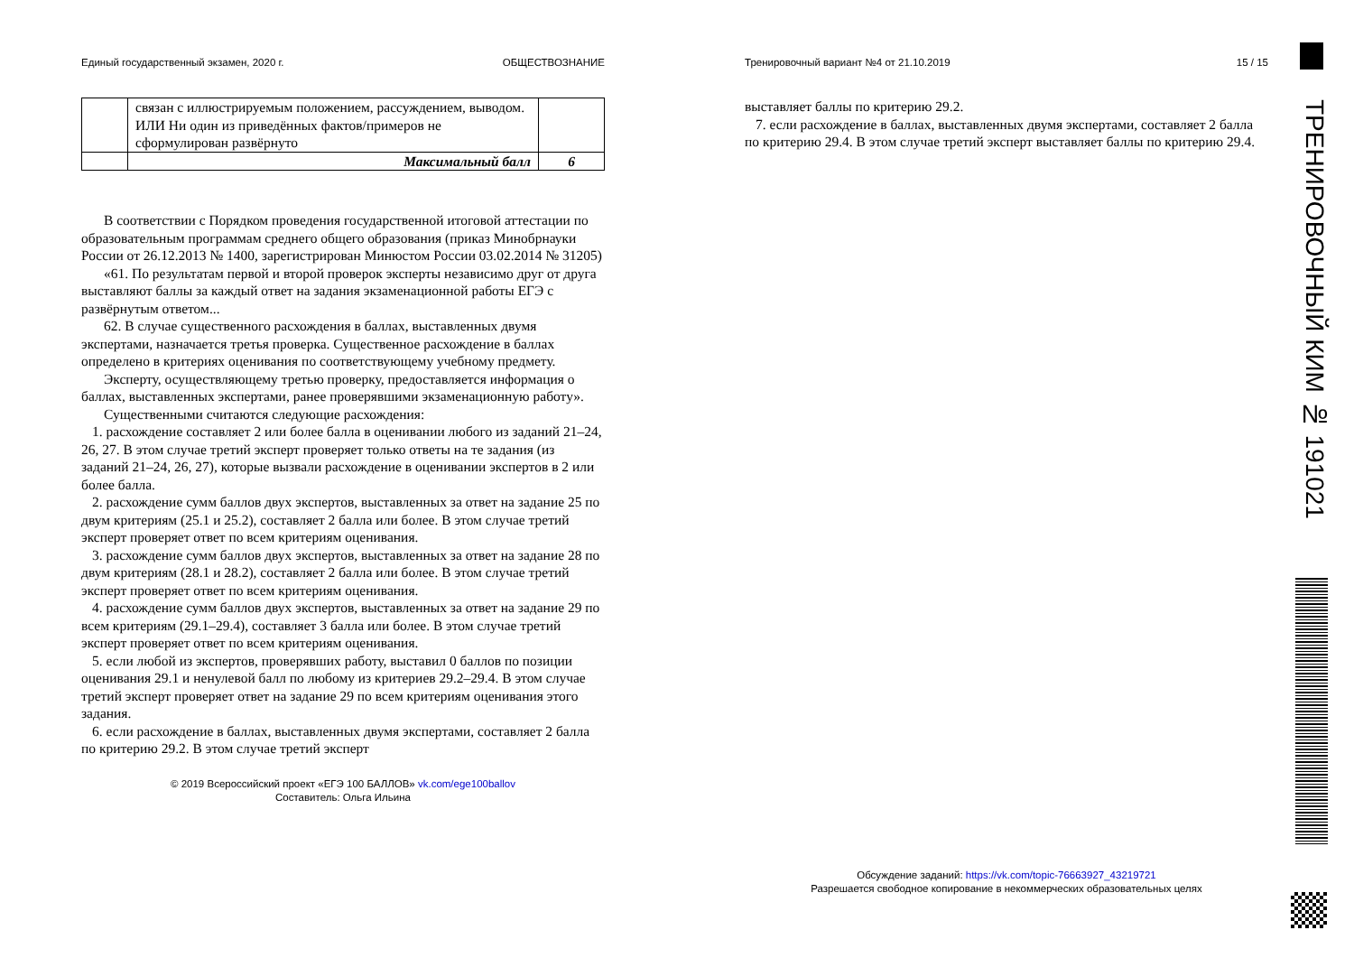Единый государственный экзамен, 2020 г. ОБЩЕСТВОЗНАНИЕ
| | связан с иллюстрируемым положением, рассуждением, выводом. ИЛИ Ни один из приведённых фактов/примеров не сформулирован развёрнуто | |
| | Максимальный балл | 6 |
В соответствии с Порядком проведения государственной итоговой аттестации по образовательным программам среднего общего образования (приказ Минобрнауки России от 26.12.2013 № 1400, зарегистрирован Минюстом России 03.02.2014 № 31205)
«61. По результатам первой и второй проверок эксперты независимо друг от друга выставляют баллы за каждый ответ на задания экзаменационной работы ЕГЭ с развёрнутым ответом...
62. В случае существенного расхождения в баллах, выставленных двумя экспертами, назначается третья проверка. Существенное расхождение в баллах определено в критериях оценивания по соответствующему учебному предмету.
Эксперту, осуществляющему третью проверку, предоставляется информация о баллах, выставленных экспертами, ранее проверявшими экзаменационную работу».
Существенными считаются следующие расхождения:
1. расхождение составляет 2 или более балла в оценивании любого из заданий 21–24, 26, 27. В этом случае третий эксперт проверяет только ответы на те задания (из заданий 21–24, 26, 27), которые вызвали расхождение в оценивании экспертов в 2 или более балла.
2. расхождение сумм баллов двух экспертов, выставленных за ответ на задание 25 по двум критериям (25.1 и 25.2), составляет 2 балла или более. В этом случае третий эксперт проверяет ответ по всем критериям оценивания.
3. расхождение сумм баллов двух экспертов, выставленных за ответ на задание 28 по двум критериям (28.1 и 28.2), составляет 2 балла или более. В этом случае третий эксперт проверяет ответ по всем критериям оценивания.
4. расхождение сумм баллов двух экспертов, выставленных за ответ на задание 29 по всем критериям (29.1–29.4), составляет 3 балла или более. В этом случае третий эксперт проверяет ответ по всем критериям оценивания.
5. если любой из экспертов, проверявших работу, выставил 0 баллов по позиции оценивания 29.1 и ненулевой балл по любому из критериев 29.2–29.4. В этом случае третий эксперт проверяет ответ на задание 29 по всем критериям оценивания этого задания.
6. если расхождение в баллах, выставленных двумя экспертами, составляет 2 балла по критерию 29.2. В этом случае третий эксперт
© 2019 Всероссийский проект «ЕГЭ 100 БАЛЛОВ» vk.com/ege100ballov
Составитель: Ольга Ильина
Тренировочный вариант №4 от 21.10.2019 15 / 15
выставляет баллы по критерию 29.2.
7. если расхождение в баллах, выставленных двумя экспертами, составляет 2 балла по критерию 29.4. В этом случае третий эксперт выставляет баллы по критерию 29.4.
Обсуждение заданий: https://vk.com/topic-76663927_43219721
Разрешается свободное копирование в некоммерческих образовательных целях
ТРЕНИРОВОЧНЫЙ КИМ № 191021